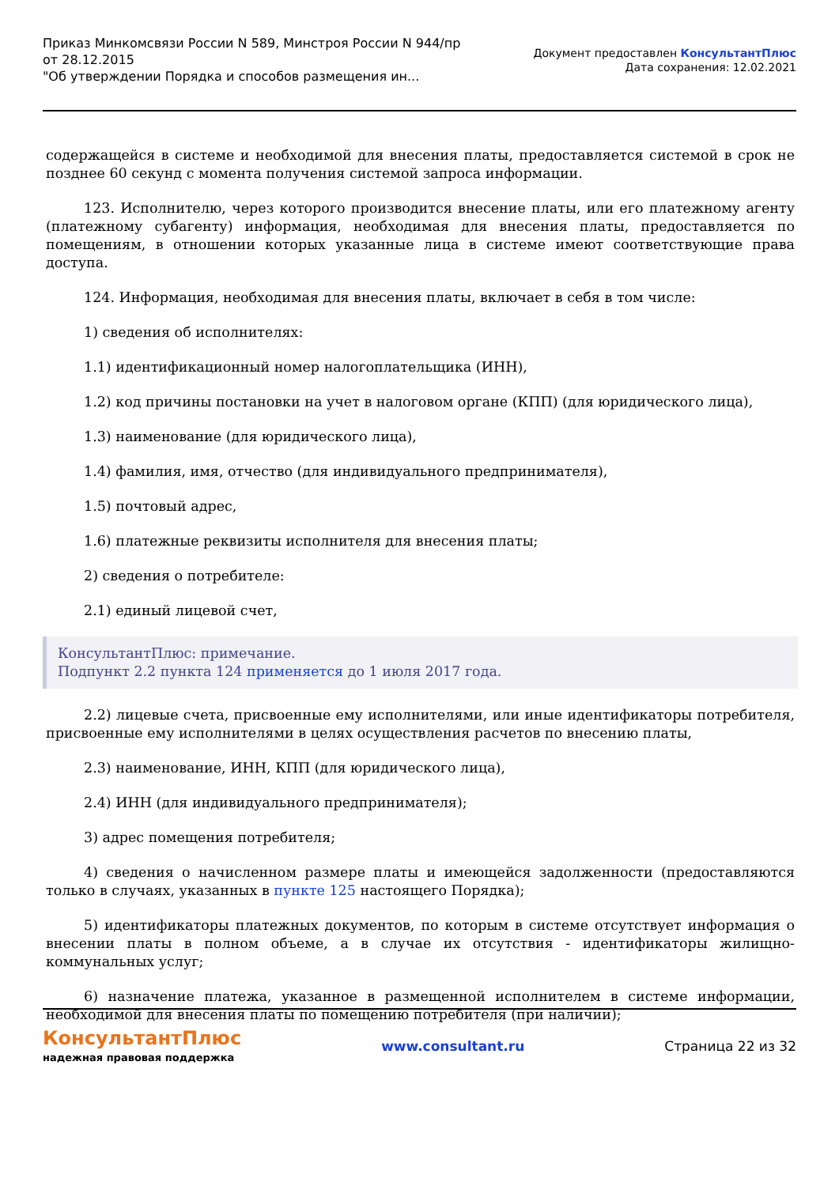Приказ Минкомсвязи России N 589, Минстроя России N 944/пр
от 28.12.2015
"Об утверждении Порядка и способов размещения ин...
Документ предоставлен КонсультантПлюс
Дата сохранения: 12.02.2021
содержащейся в системе и необходимой для внесения платы, предоставляется системой в срок не позднее 60 секунд с момента получения системой запроса информации.
123. Исполнителю, через которого производится внесение платы, или его платежному агенту (платежному субагенту) информация, необходимая для внесения платы, предоставляется по помещениям, в отношении которых указанные лица в системе имеют соответствующие права доступа.
124. Информация, необходимая для внесения платы, включает в себя в том числе:
1) сведения об исполнителях:
1.1) идентификационный номер налогоплательщика (ИНН),
1.2) код причины постановки на учет в налоговом органе (КПП) (для юридического лица),
1.3) наименование (для юридического лица),
1.4) фамилия, имя, отчество (для индивидуального предпринимателя),
1.5) почтовый адрес,
1.6) платежные реквизиты исполнителя для внесения платы;
2) сведения о потребителе:
2.1) единый лицевой счет,
КонсультантПлюс: примечание.
Подпункт 2.2 пункта 124 применяется до 1 июля 2017 года.
2.2) лицевые счета, присвоенные ему исполнителями, или иные идентификаторы потребителя, присвоенные ему исполнителями в целях осуществления расчетов по внесению платы,
2.3) наименование, ИНН, КПП (для юридического лица),
2.4) ИНН (для индивидуального предпринимателя);
3) адрес помещения потребителя;
4) сведения о начисленном размере платы и имеющейся задолженности (предоставляются только в случаях, указанных в пункте 125 настоящего Порядка);
5) идентификаторы платежных документов, по которым в системе отсутствует информация о внесении платы в полном объеме, а в случае их отсутствия - идентификаторы жилищно-коммунальных услуг;
6) назначение платежа, указанное в размещенной исполнителем в системе информации, необходимой для внесения платы по помещению потребителя (при наличии);
КонсультантПлюс
надежная правовая поддержка
www.consultant.ru Страница 22 из 32